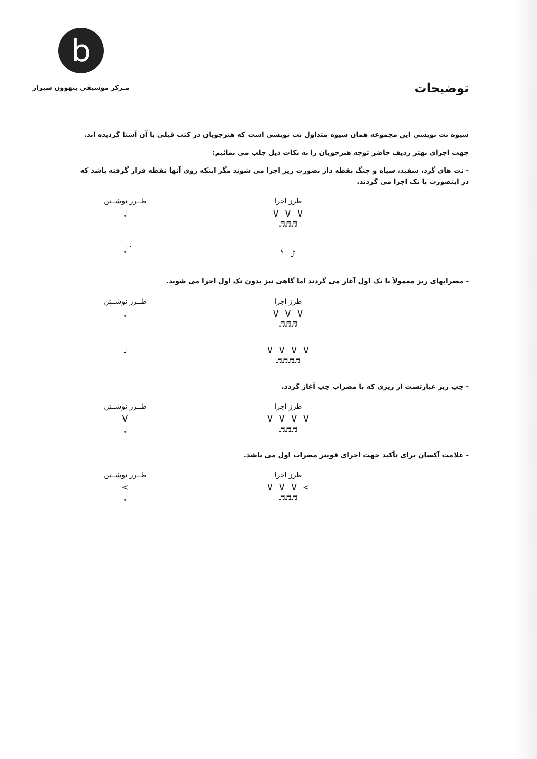b
مـرکز موسیقی بتهوون شیراز
توضیحات
شیوه نت نویسی این مجموعه همان شیوه متداول نت نویسی است که هنرجویان در کتب قبلی با آن آشنا گردیده اند.
جهت اجرای بهتر ردیف حاضر توجه هنرجویان را به نکات ذیل جلب می نمائیم:
- نت های گرد، سفید، سیاه و چنگ نقطه دار بصورت ریز اجرا می شوند مگر اینکه روی آنها نقطه قرار گرفته باشد که در اینصورت با تک اجرا می گردند.
طرز اجرا
V V V
♬♬♬
طــرز نوشــتن
♩
♪ 𝄾 ♩̇
- مضرابهای ریز معمولاً با تک اول آغاز می گردند اما گاهی نیز بدون تک اول اجرا می شوند.
طرز اجرا
V V V
♬♬♬
طــرز نوشــتن
♩
V V V V
♬♬♬♬
♩
- چپ ریز عبارتست از ریزی که با مضراب چپ آغاز گردد.
طرز اجرا
V V V V
♬♬♬
طــرز نوشــتن
V
♩
- علامت آکسان برای تأکید جهت اجرای قویتر مضراب اول می باشد.
طرز اجرا
> V V V
♬♬♬
طــرز نوشــتن
>
♩